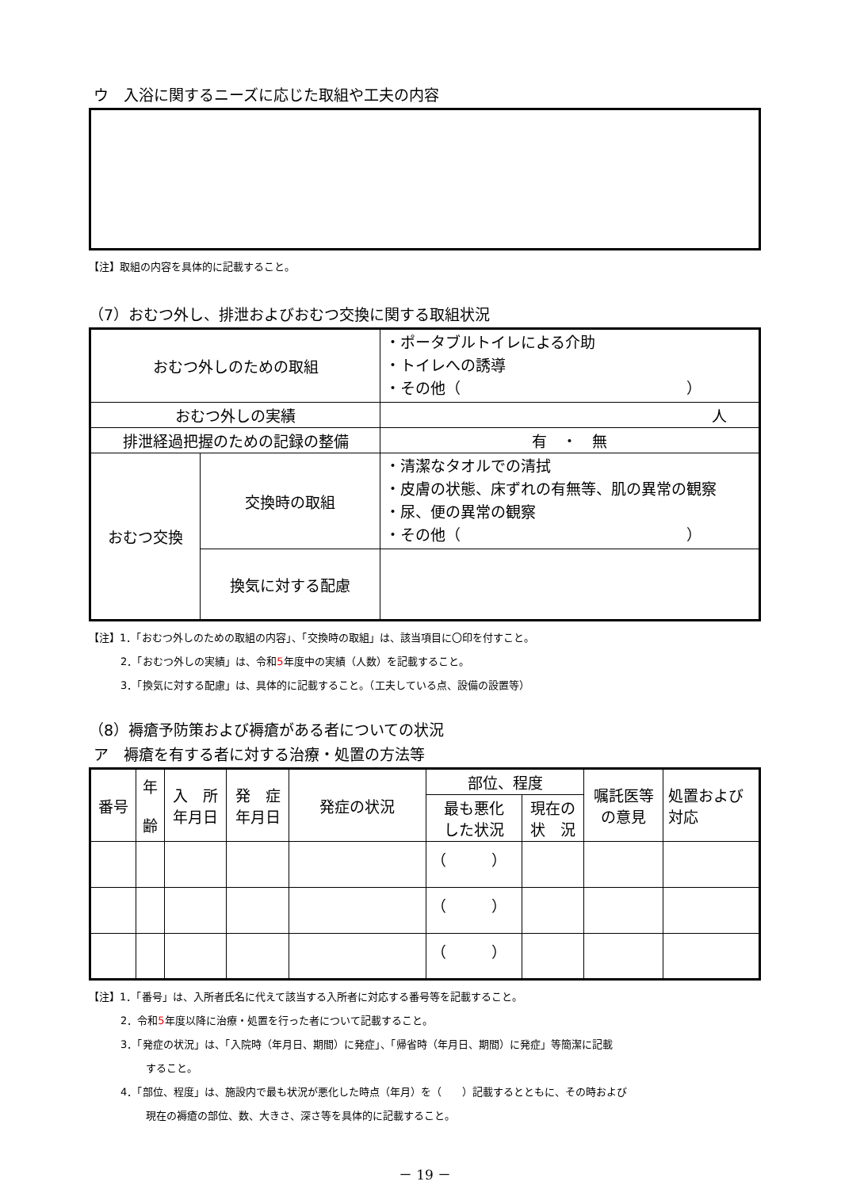ウ　入浴に関するニーズに応じた取組や工夫の内容
【注】取組の内容を具体的に記載すること。
（7）おむつ外し、排泄およびおむつ交換に関する取組状況
| おむつ外しのための取組 | | ・ポータブルトイレによる介助 ・トイレへの誘導 ・その他（ ） |
| おむつ外しの実績 | | 人 |
| 排泄経過把握のための記録の整備 | | 有 ・ 無 |
| おむつ交換 | 交換時の取組 | ・清潔なタオルでの清拭 ・皮膚の状態、床ずれの有無等、肌の異常の観察 ・尿、便の異常の観察 ・その他（ ） |
| | 換気に対する配慮 | |
【注】1．「おむつ外しのための取組の内容」、「交換時の取組」は、該当項目に〇印を付すこと。
2．「おむつ外しの実績」は、令和5年度中の実績（人数）を記載すること。
3．「換気に対する配慮」は、具体的に記載すること。（工夫している点、設備の設置等）
（8）褥瘡予防策および褥瘡がある者についての状況
ア　褥瘡を有する者に対する治療・処置の方法等
| 番号 | 年 齢 | 入 所 年月日 | 発 症 年月日 | 発症の状況 | 部位、程度 | | 嘱託医等 の意見 | 処置および 対応 |
| --- | --- | --- | --- | --- | --- | --- | --- | --- |
| | | | | | 最も悪化 した状況 | 現在の 状 況 | | |
| | | | | | （ ） | | | |
| | | | | | （ ） | | | |
| | | | | | （ ） | | | |
【注】1．「番号」は、入所者氏名に代えて該当する入所者に対応する番号等を記載すること。
2．令和5年度以降に治療・処置を行った者について記載すること。
3．「発症の状況」は、「入院時（年月日、期間）に発症」、「帰省時（年月日、期間）に発症」等簡潔に記載
すること。
4．「部位、程度」は、施設内で最も状況が悪化した時点（年月）を（　　）記載するとともに、その時および
現在の褥瘡の部位、数、大きさ、深さ等を具体的に記載すること。
－ 19 －